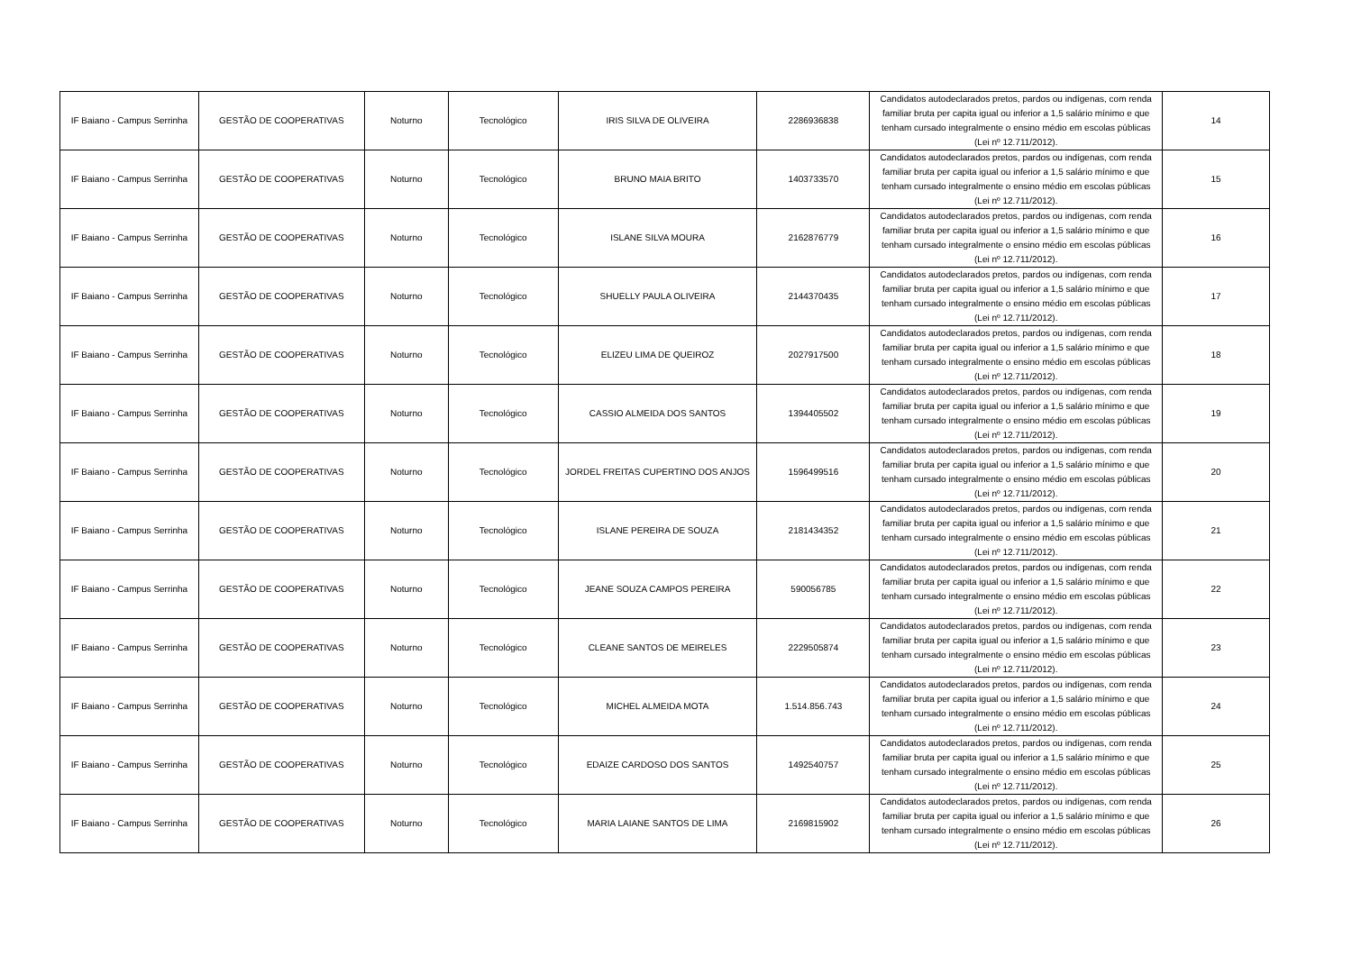| IF Baiano - Campus Serrinha | GESTÃO DE COOPERATIVAS | Noturno | Tecnológico | IRIS SILVA DE OLIVEIRA | 2286936838 | Candidatos autodeclarados pretos, pardos ou indígenas, com renda familiar bruta per capita igual ou inferior a 1,5 salário mínimo e que tenham cursado integralmente o ensino médio em escolas públicas (Lei nº 12.711/2012). | 14 |
| IF Baiano - Campus Serrinha | GESTÃO DE COOPERATIVAS | Noturno | Tecnológico | BRUNO MAIA BRITO | 1403733570 | Candidatos autodeclarados pretos, pardos ou indígenas, com renda familiar bruta per capita igual ou inferior a 1,5 salário mínimo e que tenham cursado integralmente o ensino médio em escolas públicas (Lei nº 12.711/2012). | 15 |
| IF Baiano - Campus Serrinha | GESTÃO DE COOPERATIVAS | Noturno | Tecnológico | ISLANE SILVA MOURA | 2162876779 | Candidatos autodeclarados pretos, pardos ou indígenas, com renda familiar bruta per capita igual ou inferior a 1,5 salário mínimo e que tenham cursado integralmente o ensino médio em escolas públicas (Lei nº 12.711/2012). | 16 |
| IF Baiano - Campus Serrinha | GESTÃO DE COOPERATIVAS | Noturno | Tecnológico | SHUELLY PAULA OLIVEIRA | 2144370435 | Candidatos autodeclarados pretos, pardos ou indígenas, com renda familiar bruta per capita igual ou inferior a 1,5 salário mínimo e que tenham cursado integralmente o ensino médio em escolas públicas (Lei nº 12.711/2012). | 17 |
| IF Baiano - Campus Serrinha | GESTÃO DE COOPERATIVAS | Noturno | Tecnológico | ELIZEU LIMA DE QUEIROZ | 2027917500 | Candidatos autodeclarados pretos, pardos ou indígenas, com renda familiar bruta per capita igual ou inferior a 1,5 salário mínimo e que tenham cursado integralmente o ensino médio em escolas públicas (Lei nº 12.711/2012). | 18 |
| IF Baiano - Campus Serrinha | GESTÃO DE COOPERATIVAS | Noturno | Tecnológico | CASSIO ALMEIDA DOS SANTOS | 1394405502 | Candidatos autodeclarados pretos, pardos ou indígenas, com renda familiar bruta per capita igual ou inferior a 1,5 salário mínimo e que tenham cursado integralmente o ensino médio em escolas públicas (Lei nº 12.711/2012). | 19 |
| IF Baiano - Campus Serrinha | GESTÃO DE COOPERATIVAS | Noturno | Tecnológico | JORDEL FREITAS CUPERTINO DOS ANJOS | 1596499516 | Candidatos autodeclarados pretos, pardos ou indígenas, com renda familiar bruta per capita igual ou inferior a 1,5 salário mínimo e que tenham cursado integralmente o ensino médio em escolas públicas (Lei nº 12.711/2012). | 20 |
| IF Baiano - Campus Serrinha | GESTÃO DE COOPERATIVAS | Noturno | Tecnológico | ISLANE PEREIRA DE SOUZA | 2181434352 | Candidatos autodeclarados pretos, pardos ou indígenas, com renda familiar bruta per capita igual ou inferior a 1,5 salário mínimo e que tenham cursado integralmente o ensino médio em escolas públicas (Lei nº 12.711/2012). | 21 |
| IF Baiano - Campus Serrinha | GESTÃO DE COOPERATIVAS | Noturno | Tecnológico | JEANE SOUZA CAMPOS PEREIRA | 590056785 | Candidatos autodeclarados pretos, pardos ou indígenas, com renda familiar bruta per capita igual ou inferior a 1,5 salário mínimo e que tenham cursado integralmente o ensino médio em escolas públicas (Lei nº 12.711/2012). | 22 |
| IF Baiano - Campus Serrinha | GESTÃO DE COOPERATIVAS | Noturno | Tecnológico | CLEANE SANTOS DE MEIRELES | 2229505874 | Candidatos autodeclarados pretos, pardos ou indígenas, com renda familiar bruta per capita igual ou inferior a 1,5 salário mínimo e que tenham cursado integralmente o ensino médio em escolas públicas (Lei nº 12.711/2012). | 23 |
| IF Baiano - Campus Serrinha | GESTÃO DE COOPERATIVAS | Noturno | Tecnológico | MICHEL ALMEIDA MOTA | 1.514.856.743 | Candidatos autodeclarados pretos, pardos ou indígenas, com renda familiar bruta per capita igual ou inferior a 1,5 salário mínimo e que tenham cursado integralmente o ensino médio em escolas públicas (Lei nº 12.711/2012). | 24 |
| IF Baiano - Campus Serrinha | GESTÃO DE COOPERATIVAS | Noturno | Tecnológico | EDAIZE CARDOSO DOS SANTOS | 1492540757 | Candidatos autodeclarados pretos, pardos ou indígenas, com renda familiar bruta per capita igual ou inferior a 1,5 salário mínimo e que tenham cursado integralmente o ensino médio em escolas públicas (Lei nº 12.711/2012). | 25 |
| IF Baiano - Campus Serrinha | GESTÃO DE COOPERATIVAS | Noturno | Tecnológico | MARIA LAIANE SANTOS DE LIMA | 2169815902 | Candidatos autodeclarados pretos, pardos ou indígenas, com renda familiar bruta per capita igual ou inferior a 1,5 salário mínimo e que tenham cursado integralmente o ensino médio em escolas públicas (Lei nº 12.711/2012). | 26 |